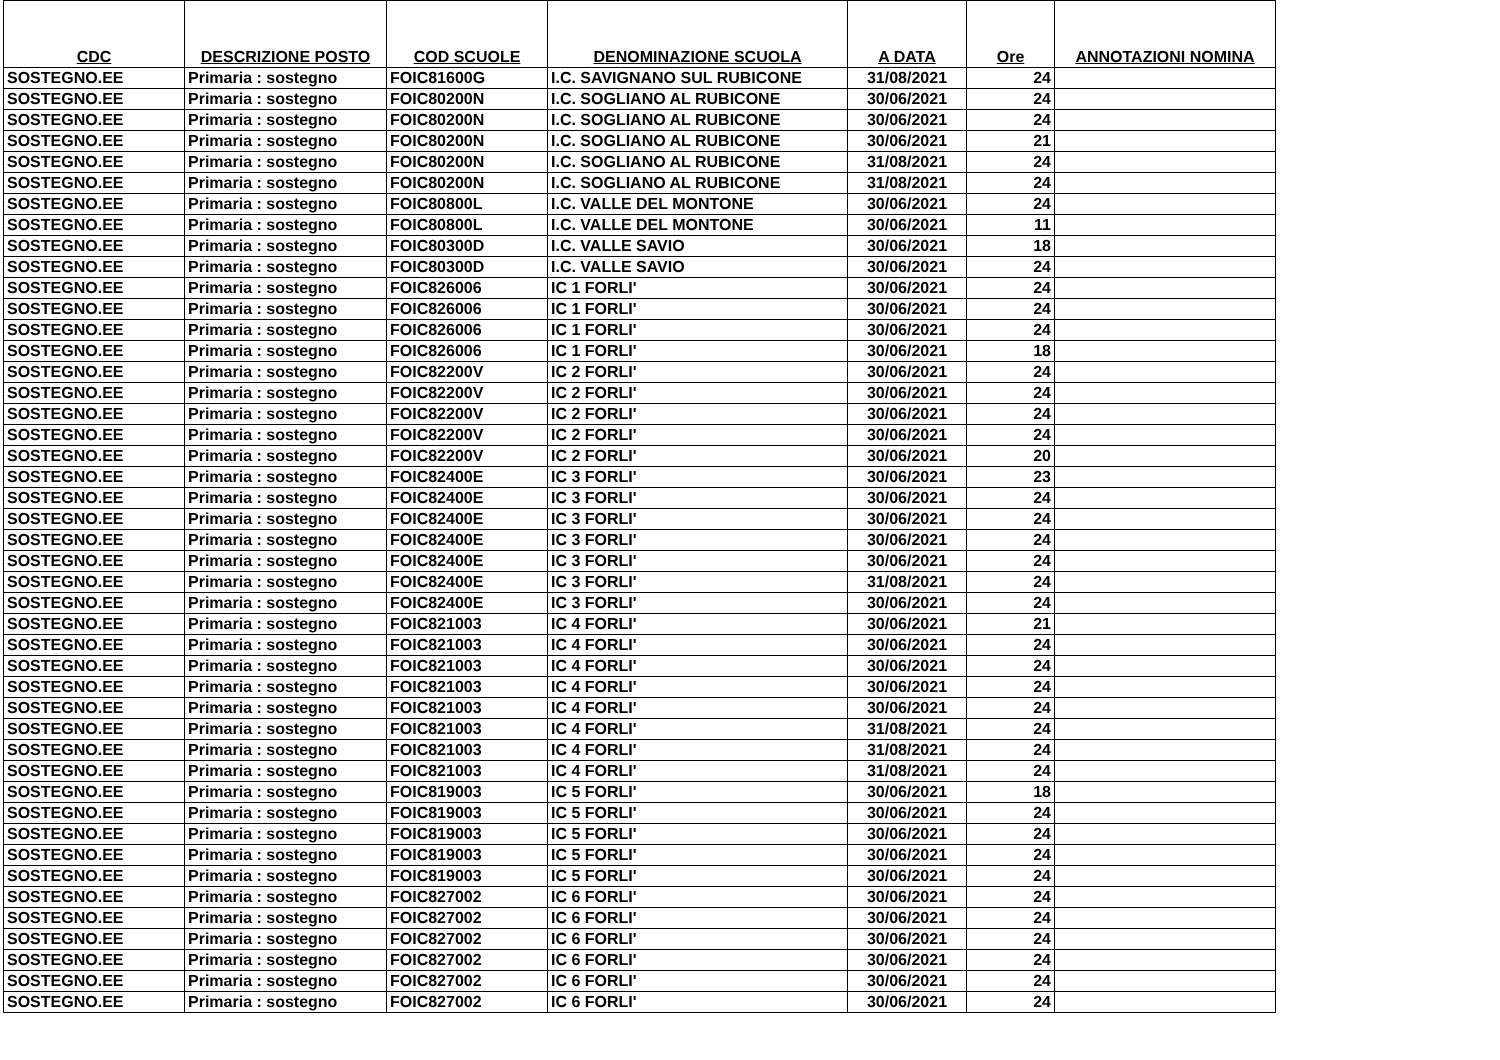| CDC | DESCRIZIONE POSTO | COD SCUOLE | DENOMINAZIONE SCUOLA | A DATA | Ore | ANNOTAZIONI NOMINA |
| --- | --- | --- | --- | --- | --- | --- |
| SOSTEGNO.EE | Primaria : sostegno | FOIC81600G | I.C. SAVIGNANO SUL RUBICONE | 31/08/2021 | 24 | |
| SOSTEGNO.EE | Primaria : sostegno | FOIC80200N | I.C. SOGLIANO AL RUBICONE | 30/06/2021 | 24 | |
| SOSTEGNO.EE | Primaria : sostegno | FOIC80200N | I.C. SOGLIANO AL RUBICONE | 30/06/2021 | 24 | |
| SOSTEGNO.EE | Primaria : sostegno | FOIC80200N | I.C. SOGLIANO AL RUBICONE | 30/06/2021 | 21 | |
| SOSTEGNO.EE | Primaria : sostegno | FOIC80200N | I.C. SOGLIANO AL RUBICONE | 31/08/2021 | 24 | |
| SOSTEGNO.EE | Primaria : sostegno | FOIC80200N | I.C. SOGLIANO AL RUBICONE | 31/08/2021 | 24 | |
| SOSTEGNO.EE | Primaria : sostegno | FOIC80800L | I.C. VALLE DEL MONTONE | 30/06/2021 | 24 | |
| SOSTEGNO.EE | Primaria : sostegno | FOIC80800L | I.C. VALLE DEL MONTONE | 30/06/2021 | 11 | |
| SOSTEGNO.EE | Primaria : sostegno | FOIC80300D | I.C. VALLE SAVIO | 30/06/2021 | 18 | |
| SOSTEGNO.EE | Primaria : sostegno | FOIC80300D | I.C. VALLE SAVIO | 30/06/2021 | 24 | |
| SOSTEGNO.EE | Primaria : sostegno | FOIC826006 | IC 1 FORLI' | 30/06/2021 | 24 | |
| SOSTEGNO.EE | Primaria : sostegno | FOIC826006 | IC 1 FORLI' | 30/06/2021 | 24 | |
| SOSTEGNO.EE | Primaria : sostegno | FOIC826006 | IC 1 FORLI' | 30/06/2021 | 24 | |
| SOSTEGNO.EE | Primaria : sostegno | FOIC826006 | IC 1 FORLI' | 30/06/2021 | 18 | |
| SOSTEGNO.EE | Primaria : sostegno | FOIC82200V | IC 2 FORLI' | 30/06/2021 | 24 | |
| SOSTEGNO.EE | Primaria : sostegno | FOIC82200V | IC 2 FORLI' | 30/06/2021 | 24 | |
| SOSTEGNO.EE | Primaria : sostegno | FOIC82200V | IC 2 FORLI' | 30/06/2021 | 24 | |
| SOSTEGNO.EE | Primaria : sostegno | FOIC82200V | IC 2 FORLI' | 30/06/2021 | 24 | |
| SOSTEGNO.EE | Primaria : sostegno | FOIC82200V | IC 2 FORLI' | 30/06/2021 | 20 | |
| SOSTEGNO.EE | Primaria : sostegno | FOIC82400E | IC 3 FORLI' | 30/06/2021 | 23 | |
| SOSTEGNO.EE | Primaria : sostegno | FOIC82400E | IC 3 FORLI' | 30/06/2021 | 24 | |
| SOSTEGNO.EE | Primaria : sostegno | FOIC82400E | IC 3 FORLI' | 30/06/2021 | 24 | |
| SOSTEGNO.EE | Primaria : sostegno | FOIC82400E | IC 3 FORLI' | 30/06/2021 | 24 | |
| SOSTEGNO.EE | Primaria : sostegno | FOIC82400E | IC 3 FORLI' | 30/06/2021 | 24 | |
| SOSTEGNO.EE | Primaria : sostegno | FOIC82400E | IC 3 FORLI' | 31/08/2021 | 24 | |
| SOSTEGNO.EE | Primaria : sostegno | FOIC82400E | IC 3 FORLI' | 30/06/2021 | 24 | |
| SOSTEGNO.EE | Primaria : sostegno | FOIC821003 | IC 4 FORLI' | 30/06/2021 | 21 | |
| SOSTEGNO.EE | Primaria : sostegno | FOIC821003 | IC 4 FORLI' | 30/06/2021 | 24 | |
| SOSTEGNO.EE | Primaria : sostegno | FOIC821003 | IC 4 FORLI' | 30/06/2021 | 24 | |
| SOSTEGNO.EE | Primaria : sostegno | FOIC821003 | IC 4 FORLI' | 30/06/2021 | 24 | |
| SOSTEGNO.EE | Primaria : sostegno | FOIC821003 | IC 4 FORLI' | 30/06/2021 | 24 | |
| SOSTEGNO.EE | Primaria : sostegno | FOIC821003 | IC 4 FORLI' | 31/08/2021 | 24 | |
| SOSTEGNO.EE | Primaria : sostegno | FOIC821003 | IC 4 FORLI' | 31/08/2021 | 24 | |
| SOSTEGNO.EE | Primaria : sostegno | FOIC821003 | IC 4 FORLI' | 31/08/2021 | 24 | |
| SOSTEGNO.EE | Primaria : sostegno | FOIC819003 | IC 5 FORLI' | 30/06/2021 | 18 | |
| SOSTEGNO.EE | Primaria : sostegno | FOIC819003 | IC 5 FORLI' | 30/06/2021 | 24 | |
| SOSTEGNO.EE | Primaria : sostegno | FOIC819003 | IC 5 FORLI' | 30/06/2021 | 24 | |
| SOSTEGNO.EE | Primaria : sostegno | FOIC819003 | IC 5 FORLI' | 30/06/2021 | 24 | |
| SOSTEGNO.EE | Primaria : sostegno | FOIC819003 | IC 5 FORLI' | 30/06/2021 | 24 | |
| SOSTEGNO.EE | Primaria : sostegno | FOIC827002 | IC 6 FORLI' | 30/06/2021 | 24 | |
| SOSTEGNO.EE | Primaria : sostegno | FOIC827002 | IC 6 FORLI' | 30/06/2021 | 24 | |
| SOSTEGNO.EE | Primaria : sostegno | FOIC827002 | IC 6 FORLI' | 30/06/2021 | 24 | |
| SOSTEGNO.EE | Primaria : sostegno | FOIC827002 | IC 6 FORLI' | 30/06/2021 | 24 | |
| SOSTEGNO.EE | Primaria : sostegno | FOIC827002 | IC 6 FORLI' | 30/06/2021 | 24 | |
| SOSTEGNO.EE | Primaria : sostegno | FOIC827002 | IC 6 FORLI' | 30/06/2021 | 24 | |